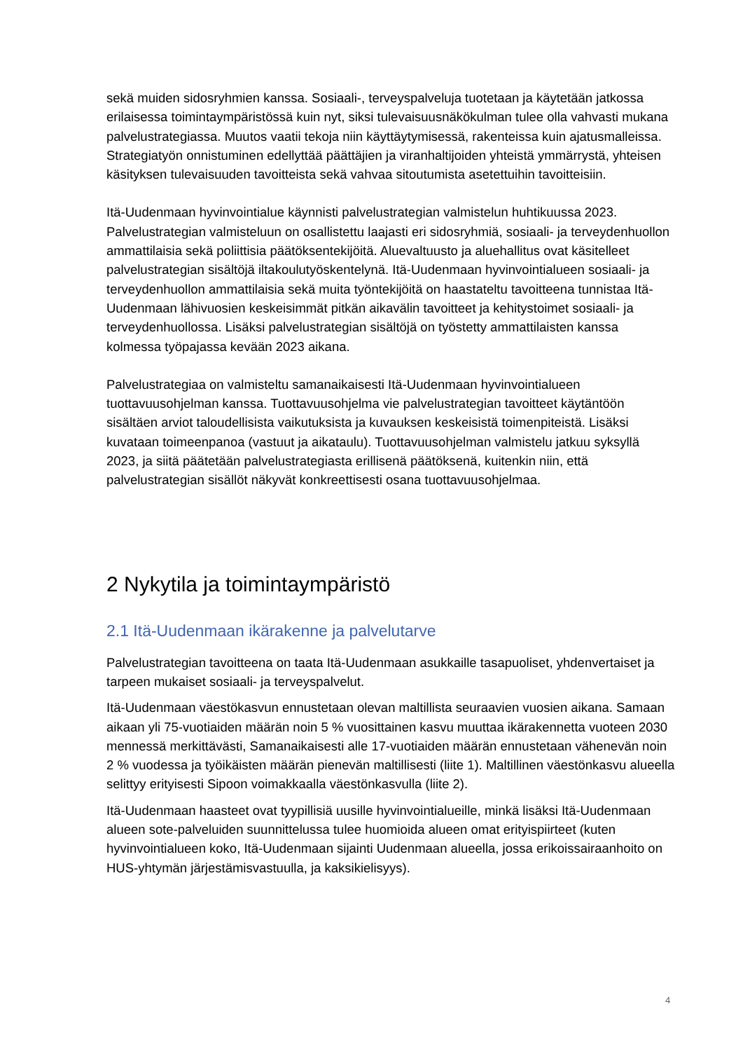sekä muiden sidosryhmien kanssa. Sosiaali-, terveyspalveluja tuotetaan ja käytetään jatkossa erilaisessa toimintaympäristössä kuin nyt, siksi tulevaisuusnäkökulman tulee olla vahvasti mukana palvelustrategiassa. Muutos vaatii tekoja niin käyttäytymisessä, rakenteissa kuin ajatusmalleissa. Strategiatyön onnistuminen edellyttää päättäjien ja viranhaltijoiden yhteistä ymmärrystä, yhteisen käsityksen tulevaisuuden tavoitteista sekä vahvaa sitoutumista asetettuihin tavoitteisiin.
Itä-Uudenmaan hyvinvointialue käynnisti palvelustrategian valmistelun huhtikuussa 2023. Palvelustrategian valmisteluun on osallistettu laajasti eri sidosryhmiä, sosiaali- ja terveydenhuollon ammattilaisia sekä poliittisia päätöksentekijöitä. Aluevaltuusto ja aluehallitus ovat käsitelleet palvelustrategian sisältöjä iltakoulutyöskentelynä. Itä-Uudenmaan hyvinvointialueen sosiaali- ja terveydenhuollon ammattilaisia sekä muita työntekijöitä on haastateltu tavoitteena tunnistaa Itä-Uudenmaan lähivuosien keskeisimmät pitkän aikavälin tavoitteet ja kehitystoimet sosiaali- ja terveydenhuollossa. Lisäksi palvelustrategian sisältöjä on työstetty ammattilaisten kanssa kolmessa työpajassa kevään 2023 aikana.
Palvelustrategiaa on valmisteltu samanaikaisesti Itä-Uudenmaan hyvinvointialueen tuottavuusohjelman kanssa. Tuottavuusohjelma vie palvelustrategian tavoitteet käytäntöön sisältäen arviot taloudellisista vaikutuksista ja kuvauksen keskeisistä toimenpiteistä. Lisäksi kuvataan toimeenpanoa (vastuut ja aikataulu). Tuottavuusohjelman valmistelu jatkuu syksyllä 2023, ja siitä päätetään palvelustrategiasta erillisenä päätöksenä, kuitenkin niin, että palvelustrategian sisällöt näkyvät konkreettisesti osana tuottavuusohjelmaa.
2 Nykytila ja toimintaympäristö
2.1 Itä-Uudenmaan ikärakenne ja palvelutarve
Palvelustrategian tavoitteena on taata Itä-Uudenmaan asukkaille tasapuoliset, yhdenvertaiset ja tarpeen mukaiset sosiaali- ja terveyspalvelut.
Itä-Uudenmaan väestökasvun ennustetaan olevan maltillista seuraavien vuosien aikana. Samaan aikaan yli 75-vuotiaiden määrän noin 5 % vuosittainen kasvu muuttaa ikärakennetta vuoteen 2030 mennessä merkittävästi, Samanaikaisesti alle 17-vuotiaiden määrän ennustetaan vähenevän noin 2 % vuodessa ja työikäisten määrän pienevän maltillisesti (liite 1). Maltillinen väestönkasvu alueella selittyy erityisesti Sipoon voimakkaalla väestönkasvulla (liite 2).
Itä-Uudenmaan haasteet ovat tyypillisiä uusille hyvinvointialueille, minkä lisäksi Itä-Uudenmaan alueen sote-palveluiden suunnittelussa tulee huomioida alueen omat erityispiirteet (kuten hyvinvointialueen koko, Itä-Uudenmaan sijainti Uudenmaan alueella, jossa erikoissairaanhoito on HUS-yhtymän järjestämisvastuulla, ja kaksikielisyys).
4